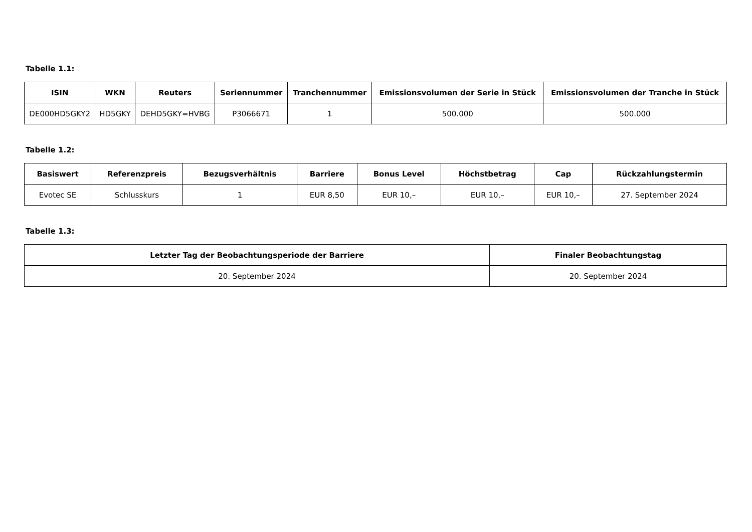Tabelle 1.1:
| ISIN | WKN | Reuters | Seriennummer | Tranchennummer | Emissionsvolumen der Serie in Stück | Emissionsvolumen der Tranche in Stück |
| --- | --- | --- | --- | --- | --- | --- |
| DE000HD5GKY2 | HD5GKY | DEHD5GKY=HVBG | P3066671 | 1 | 500.000 | 500.000 |
Tabelle 1.2:
| Basiswert | Referenzpreis | Bezugsverhältnis | Barriere | Bonus Level | Höchstbetrag | Cap | Rückzahlungstermin |
| --- | --- | --- | --- | --- | --- | --- | --- |
| Evotec SE | Schlusskurs | 1 | EUR 8,50 | EUR 10,– | EUR 10,– | EUR 10,– | 27. September 2024 |
Tabelle 1.3:
| Letzter Tag der Beobachtungsperiode der Barriere | Finaler Beobachtungstag |
| --- | --- |
| 20. September 2024 | 20. September 2024 |